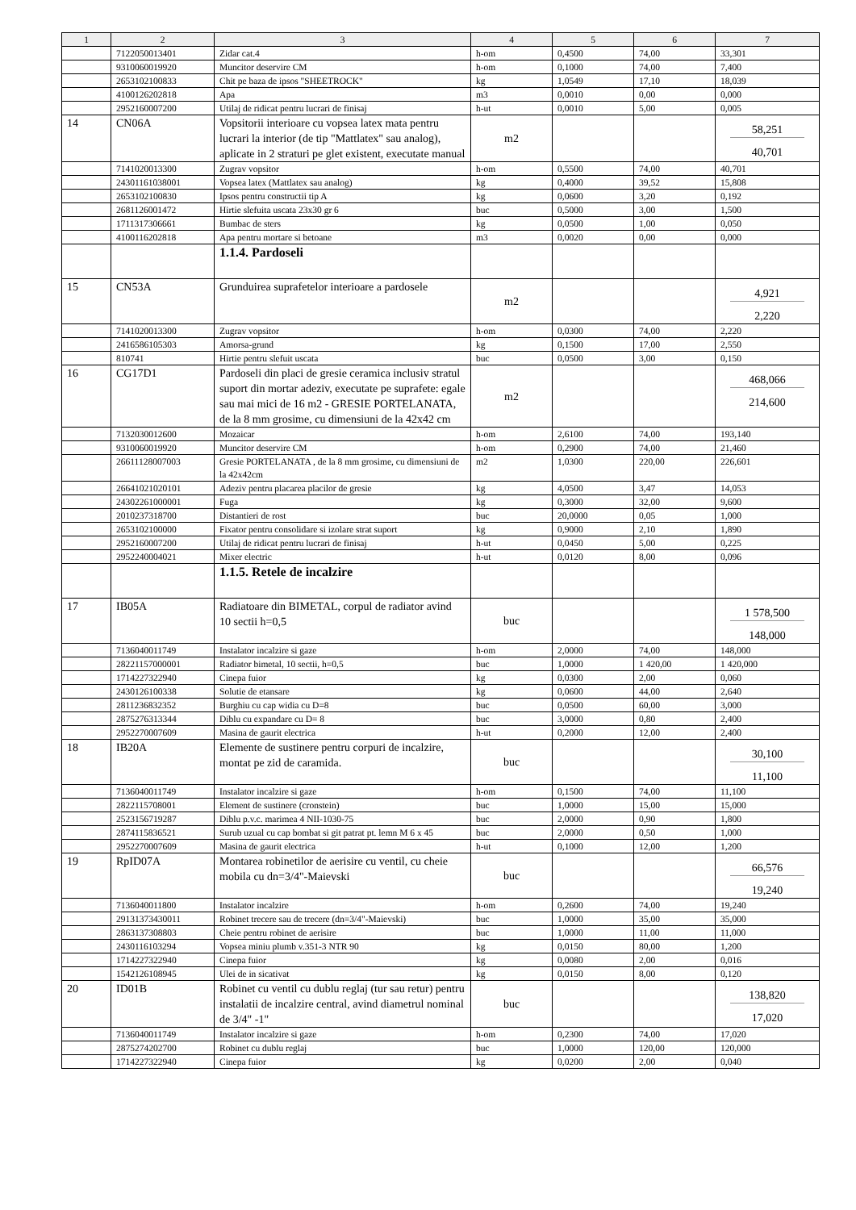| 1 | 2 | 3 | 4 | 5 | 6 | 7 |
| --- | --- | --- | --- | --- | --- | --- |
| | 7122050013401 | Zidar cat.4 | h-om | 0,4500 | 74,00 | 33,301 |
| | 9310060019920 | Muncitor deservire CM | h-om | 0,1000 | 74,00 | 7,400 |
| | 2653102100833 | Chit pe baza de ipsos "SHEETROCK" | kg | 1,0549 | 17,10 | 18,039 |
| | 4100126202818 | Apa | m3 | 0,0010 | 0,00 | 0,000 |
| | 2952160007200 | Utilaj de ridicat pentru lucrari de finisaj | h-ut | 0,0010 | 5,00 | 0,005 |
| 14 | CN06A | Vopsitorii interioare cu vopsea latex mata pentru lucrari la interior (de tip "Mattlatex" sau analog), aplicate in 2 straturi pe glet existent, executate manual | m2 | | | 58,251 40,701 |
| | 7141020013300 | Zugrav vopsitor | h-om | 0,5500 | 74,00 | 40,701 |
| | 24301161038001 | Vopsea latex (Mattlatex sau analog) | kg | 0,4000 | 39,52 | 15,808 |
| | 2653102100830 | Ipsos pentru constructii tip A | kg | 0,0600 | 3,20 | 0,192 |
| | 2681126001472 | Hirtie slefuita uscata 23x30 gr 6 | buc | 0,5000 | 3,00 | 1,500 |
| | 1711317306661 | Bumbac de sters | kg | 0,0500 | 1,00 | 0,050 |
| | 4100116202818 | Apa pentru mortare si betoane | m3 | 0,0020 | 0,00 | 0,000 |
| | | 1.1.4. Pardoseli | | | | |
| 15 | CN53A | Grunduirea suprafetelor interioare a pardosele | m2 | | | 4,921 2,220 |
| | 7141020013300 | Zugrav vopsitor | h-om | 0,0300 | 74,00 | 2,220 |
| | 2416586105303 | Amorsa-grund | kg | 0,1500 | 17,00 | 2,550 |
| | 810741 | Hirtie pentru slefuit uscata | buc | 0,0500 | 3,00 | 0,150 |
| 16 | CG17D1 | Pardoseli din placi de gresie ceramica inclusiv stratul suport din mortar adeziv, executate pe suprafete: egale sau mai mici de 16 m2 - GRESIE PORTELANATA, de la 8 mm grosime, cu dimensiuni de la 42x42 cm | m2 | | | 468,066 214,600 |
| | 7132030012600 | Mozaicar | h-om | 2,6100 | 74,00 | 193,140 |
| | 9310060019920 | Muncitor deservire CM | h-om | 0,2900 | 74,00 | 21,460 |
| | 26611128007003 | Gresie PORTELANATA , de la 8 mm grosime, cu dimensiuni de la 42x42cm | m2 | 1,0300 | 220,00 | 226,601 |
| | 26641021020101 | Adeziv pentru placarea placilor de gresie | kg | 4,0500 | 3,47 | 14,053 |
| | 24302261000001 | Fuga | kg | 0,3000 | 32,00 | 9,600 |
| | 2010237318700 | Distantieri de rost | buc | 20,0000 | 0,05 | 1,000 |
| | 2653102100000 | Fixator pentru consolidare si izolare strat suport | kg | 0,9000 | 2,10 | 1,890 |
| | 2952160007200 | Utilaj de ridicat pentru lucrari de finisaj | h-ut | 0,0450 | 5,00 | 0,225 |
| | 2952240004021 | Mixer electric | h-ut | 0,0120 | 8,00 | 0,096 |
| | | 1.1.5. Retele de incalzire | | | | |
| 17 | IB05A | Radiatoare din BIMETAL, corpul de radiator avind 10 sectii h=0,5 | buc | | | 1 578,500 148,000 |
| | 7136040011749 | Instalator incalzire si gaze | h-om | 2,0000 | 74,00 | 148,000 |
| | 28221157000001 | Radiator bimetal, 10 sectii, h=0,5 | buc | 1,0000 | 1 420,00 | 1 420,000 |
| | 1714227322940 | Cinepa fuior | kg | 0,0300 | 2,00 | 0,060 |
| | 2430126100338 | Solutie de etansare | kg | 0,0600 | 44,00 | 2,640 |
| | 2811236832352 | Burghiu cu cap widia cu D=8 | buc | 0,0500 | 60,00 | 3,000 |
| | 2875276313344 | Diblu cu expandare cu D= 8 | buc | 3,0000 | 0,80 | 2,400 |
| | 2952270007609 | Masina de gaurit electrica | h-ut | 0,2000 | 12,00 | 2,400 |
| 18 | IB20A | Elemente de sustinere pentru corpuri de incalzire, montat pe zid de caramida. | buc | | | 30,100 11,100 |
| | 7136040011749 | Instalator incalzire si gaze | h-om | 0,1500 | 74,00 | 11,100 |
| | 2822115708001 | Element de sustinere (cronstein) | buc | 1,0000 | 15,00 | 15,000 |
| | 2523156719287 | Diblu p.v.c. marimea 4 NII-1030-75 | buc | 2,0000 | 0,90 | 1,800 |
| | 2874115836521 | Surub uzual cu cap bombat si git patrat pt. lemn M 6 x 45 | buc | 2,0000 | 0,50 | 1,000 |
| | 2952270007609 | Masina de gaurit electrica | h-ut | 0,1000 | 12,00 | 1,200 |
| 19 | RpID07A | Montarea robinetilor de aerisire cu ventil, cu cheie mobila cu dn=3/4"-Maievski | buc | | | 66,576 19,240 |
| | 7136040011800 | Instalator incalzire | h-om | 0,2600 | 74,00 | 19,240 |
| | 29131373430011 | Robinet trecere sau de trecere (dn=3/4"-Maievski) | buc | 1,0000 | 35,00 | 35,000 |
| | 2863137308803 | Cheie pentru robinet de aerisire | buc | 1,0000 | 11,00 | 11,000 |
| | 2430116103294 | Vopsea miniu plumb v.351-3 NTR 90 | kg | 0,0150 | 80,00 | 1,200 |
| | 1714227322940 | Cinepa fuior | kg | 0,0080 | 2,00 | 0,016 |
| | 1542126108945 | Ulei de in sicativat | kg | 0,0150 | 8,00 | 0,120 |
| 20 | ID01B | Robinet cu ventil cu dublu reglaj (tur sau retur) pentru instalatii de incalzire central, avind diametrul nominal de 3/4" -1" | buc | | | 138,820 17,020 |
| | 7136040011749 | Instalator incalzire si gaze | h-om | 0,2300 | 74,00 | 17,020 |
| | 2875274202700 | Robinet cu dublu reglaj | buc | 1,0000 | 120,00 | 120,000 |
| | 1714227322940 | Cinepa fuior | kg | 0,0200 | 2,00 | 0,040 |